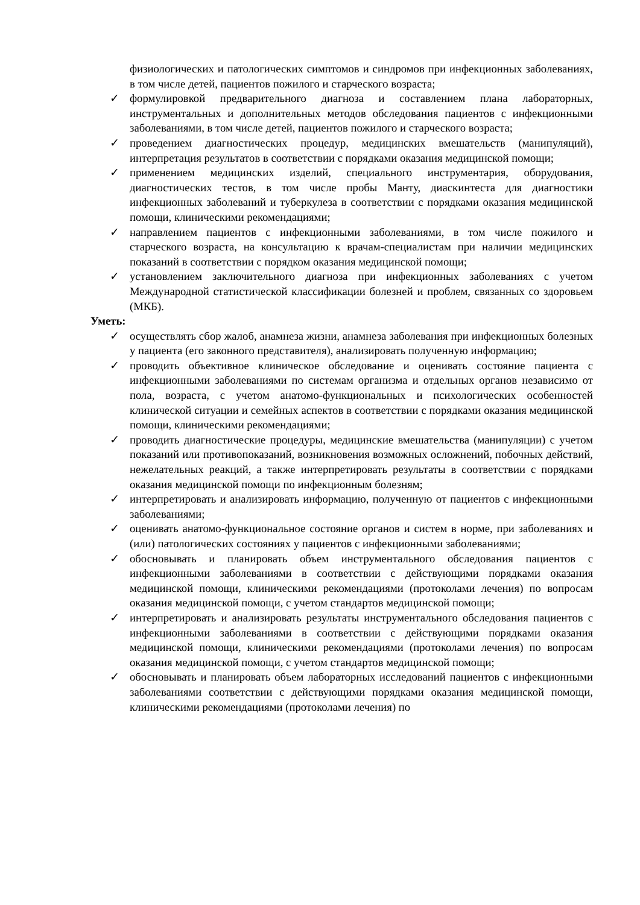физиологических и патологических симптомов и синдромов при инфекционных заболеваниях, в том числе детей, пациентов пожилого и старческого возраста;
✓ формулировкой предварительного диагноза и составлением плана лабораторных, инструментальных и дополнительных методов обследования пациентов с инфекционными заболеваниями, в том числе детей, пациентов пожилого и старческого возраста;
✓ проведением диагностических процедур, медицинских вмешательств (манипуляций), интерпретация результатов в соответствии с порядками оказания медицинской помощи;
✓ применением медицинских изделий, специального инструментария, оборудования, диагностических тестов, в том числе пробы Манту, диаскинтеста для диагностики инфекционных заболеваний и туберкулеза в соответствии с порядками оказания медицинской помощи, клиническими рекомендациями;
✓ направлением пациентов с инфекционными заболеваниями, в том числе пожилого и старческого возраста, на консультацию к врачам-специалистам при наличии медицинских показаний в соответствии с порядком оказания медицинской помощи;
✓ установлением заключительного диагноза при инфекционных заболеваниях с учетом Международной статистической классификации болезней и проблем, связанных со здоровьем (МКБ).
Уметь:
✓ осуществлять сбор жалоб, анамнеза жизни, анамнеза заболевания при инфекционных болезных у пациента (его законного представителя), анализировать полученную информацию;
✓ проводить объективное клиническое обследование и оценивать состояние пациента с инфекционными заболеваниями по системам организма и отдельных органов независимо от пола, возраста, с учетом анатомо-функциональных и психологических особенностей клинической ситуации и семейных аспектов в соответствии с порядками оказания медицинской помощи, клиническими рекомендациями;
✓ проводить диагностические процедуры, медицинские вмешательства (манипуляции) с учетом показаний или противопоказаний, возникновения возможных осложнений, побочных действий, нежелательных реакций, а также интерпретировать результаты в соответствии с порядками оказания медицинской помощи по инфекционным болезням;
✓ интерпретировать и анализировать информацию, полученную от пациентов с инфекционными заболеваниями;
✓ оценивать анатомо-функциональное состояние органов и систем в норме, при заболеваниях и (или) патологических состояниях у пациентов с инфекционными заболеваниями;
✓ обосновывать и планировать объем инструментального обследования пациентов с инфекционными заболеваниями в соответствии с действующими порядками оказания медицинской помощи, клиническими рекомендациями (протоколами лечения) по вопросам оказания медицинской помощи, с учетом стандартов медицинской помощи;
✓ интерпретировать и анализировать результаты инструментального обследования пациентов с инфекционными заболеваниями в соответствии с действующими порядками оказания медицинской помощи, клиническими рекомендациями (протоколами лечения) по вопросам оказания медицинской помощи, с учетом стандартов медицинской помощи;
✓ обосновывать и планировать объем лабораторных исследований пациентов с инфекционными заболеваниями соответствии с действующими порядками оказания медицинской помощи, клиническими рекомендациями (протоколами лечения) по